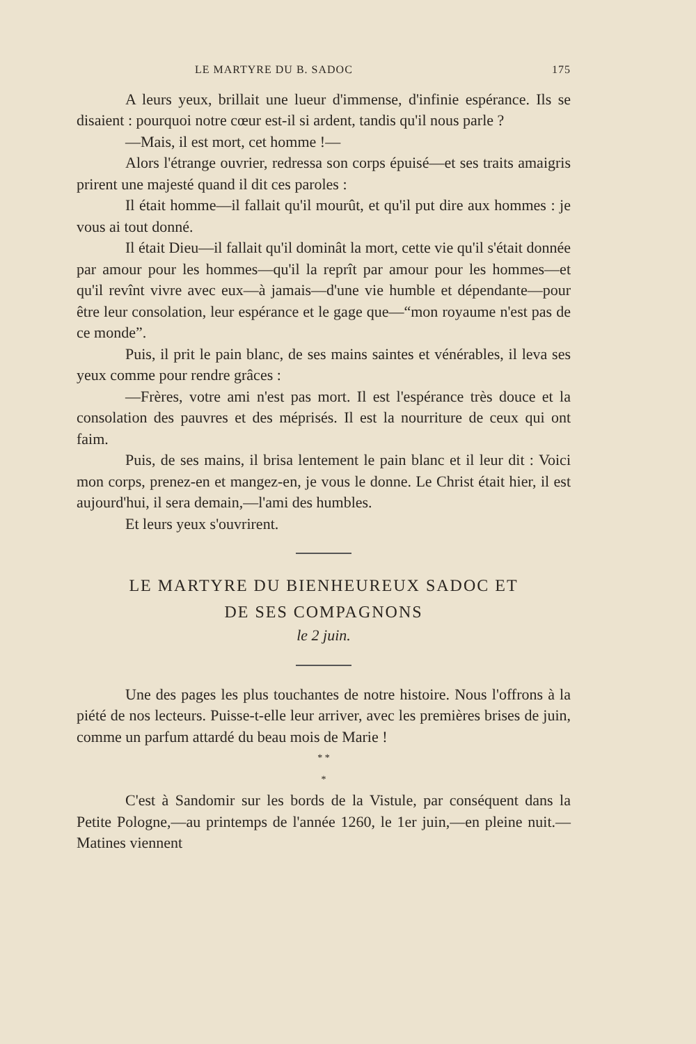LE MARTYRE DU B. SADOC 175
A leurs yeux, brillait une lueur d'immense, d'infinie espérance. Ils se disaient : pourquoi notre cœur est-il si ardent, tandis qu'il nous parle ?
—Mais, il est mort, cet homme !—
Alors l'étrange ouvrier, redressa son corps épuisé—et ses traits amaigris prirent une majesté quand il dit ces paroles :
Il était homme—il fallait qu'il mourût, et qu'il put dire aux hommes : je vous ai tout donné.
Il était Dieu—il fallait qu'il dominât la mort, cette vie qu'il s'était donnée par amour pour les hommes—qu'il la reprît par amour pour les hommes—et qu'il revînt vivre avec eux—à jamais—d'une vie humble et dépendante—pour être leur consolation, leur espérance et le gage que—“mon royaume n'est pas de ce monde”.
Puis, il prit le pain blanc, de ses mains saintes et vénérables, il leva ses yeux comme pour rendre grâces :
—Frères, votre ami n'est pas mort. Il est l'espérance très douce et la consolation des pauvres et des méprisés. Il est la nourriture de ceux qui ont faim.
Puis, de ses mains, il brisa lentement le pain blanc et il leur dit : Voici mon corps, prenez-en et mangez-en, je vous le donne. Le Christ était hier, il est aujourd'hui, il sera demain,—l'ami des humbles.
Et leurs yeux s'ouvrirent.
LE MARTYRE DU BIENHEUREUX SADOC ET
DE SES COMPAGNONS
le 2 juin.
Une des pages les plus touchantes de notre histoire. Nous l'offrons à la piété de nos lecteurs. Puisse-t-elle leur arriver, avec les premières brises de juin, comme un parfum attardé du beau mois de Marie !
* *
*
C'est à Sandomir sur les bords de la Vistule, par conséquent dans la Petite Pologne,—au printemps de l'année 1260, le 1er juin,—en pleine nuit.—Matines viennent